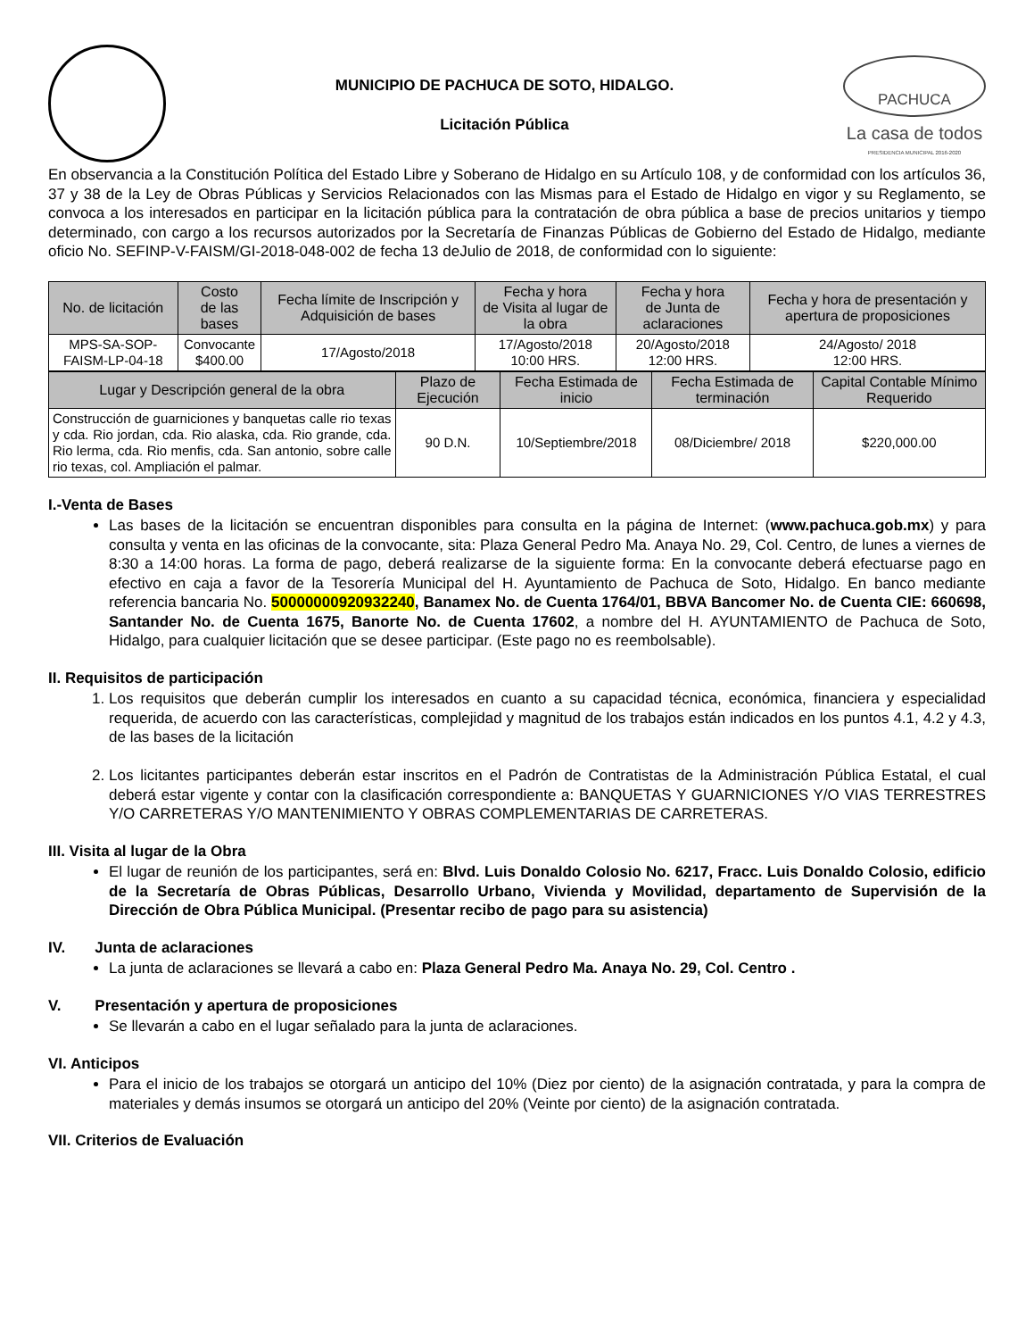MUNICIPIO DE PACHUCA DE SOTO, HIDALGO.
Licitación Pública
PACHUCA
La casa de todos
PRESIDENCIA MUNICIPAL 2016-2020
En observancia a la Constitución Política del Estado Libre y Soberano de Hidalgo en su Artículo 108, y de conformidad con los artículos 36, 37 y 38 de la Ley de Obras Públicas y Servicios Relacionados con las Mismas para el Estado de Hidalgo en vigor y su Reglamento, se convoca a los interesados en participar en la licitación pública para la contratación de obra pública a base de precios unitarios y tiempo determinado, con cargo a los recursos autorizados por la Secretaría de Finanzas Públicas de Gobierno del Estado de Hidalgo, mediante oficio No. SEFINP-V-FAISM/GI-2018-048-002 de fecha 13 deJulio de 2018, de conformidad con lo siguiente:
| No. de licitación | Costo de las bases | Fecha límite de Inscripción y Adquisición de bases | Fecha y hora de Visita al lugar de la obra | Fecha y hora de Junta de aclaraciones | Fecha y hora de presentación y apertura de proposiciones |
| --- | --- | --- | --- | --- | --- |
| MPS-SA-SOP-FAISM-LP-04-18 | Convocante $400.00 | 17/Agosto/2018 | 17/Agosto/2018 10:00 HRS. | 20/Agosto/2018 12:00 HRS. | 24/Agosto/ 2018 12:00 HRS. |
| Lugar y Descripción general de la obra | Plazo de Ejecución | Fecha Estimada de inicio | Fecha Estimada de terminación | Capital Contable Mínimo Requerido |
| --- | --- | --- | --- | --- |
| Construcción de guarniciones y banquetas calle rio texas y cda. Rio jordan, cda. Rio alaska, cda. Rio grande, cda. Rio lerma, cda. Rio menfis, cda. San antonio, sobre calle rio texas, col. Ampliación el palmar. | 90 D.N. | 10/Septiembre/2018 | 08/Diciembre/ 2018 | $220,000.00 |
I.-Venta de Bases
Las bases de la licitación se encuentran disponibles para consulta en la página de Internet: (www.pachuca.gob.mx) y para consulta y venta en las oficinas de la convocante, sita: Plaza General Pedro Ma. Anaya No. 29, Col. Centro, de lunes a viernes de 8:30 a 14:00 horas. La forma de pago, deberá realizarse de la siguiente forma: En la convocante deberá efectuarse pago en efectivo en caja a favor de la Tesorería Municipal del H. Ayuntamiento de Pachuca de Soto, Hidalgo. En banco mediante referencia bancaria No. 50000000920932240, Banamex No. de Cuenta 1764/01, BBVA Bancomer No. de Cuenta CIE: 660698, Santander No. de Cuenta 1675, Banorte No. de Cuenta 17602, a nombre del H. AYUNTAMIENTO de Pachuca de Soto, Hidalgo, para cualquier licitación que se desee participar. (Este pago no es reembolsable).
II. Requisitos de participación
1. Los requisitos que deberán cumplir los interesados en cuanto a su capacidad técnica, económica, financiera y especialidad requerida, de acuerdo con las características, complejidad y magnitud de los trabajos están indicados en los puntos 4.1, 4.2 y 4.3, de las bases de la licitación
2. Los licitantes participantes deberán estar inscritos en el Padrón de Contratistas de la Administración Pública Estatal, el cual deberá estar vigente y contar con la clasificación correspondiente a: BANQUETAS Y GUARNICIONES Y/O VIAS TERRESTRES Y/O CARRETERAS Y/O MANTENIMIENTO Y OBRAS COMPLEMENTARIAS DE CARRETERAS.
III. Visita al lugar de la Obra
El lugar de reunión de los participantes, será en: Blvd. Luis Donaldo Colosio No. 6217, Fracc. Luis Donaldo Colosio, edificio de la Secretaría de Obras Públicas, Desarrollo Urbano, Vivienda y Movilidad, departamento de Supervisión de la Dirección de Obra Pública Municipal. (Presentar recibo de pago para su asistencia)
IV. Junta de aclaraciones
La junta de aclaraciones se llevará a cabo en: Plaza General Pedro Ma. Anaya No. 29, Col. Centro .
V. Presentación y apertura de proposiciones
Se llevarán a cabo en el lugar señalado para la junta de aclaraciones.
VI. Anticipos
Para el inicio de los trabajos se otorgará un anticipo del 10% (Diez por ciento) de la asignación contratada, y para la compra de materiales y demás insumos se otorgará un anticipo del 20% (Veinte por ciento) de la asignación contratada.
VII. Criterios de Evaluación